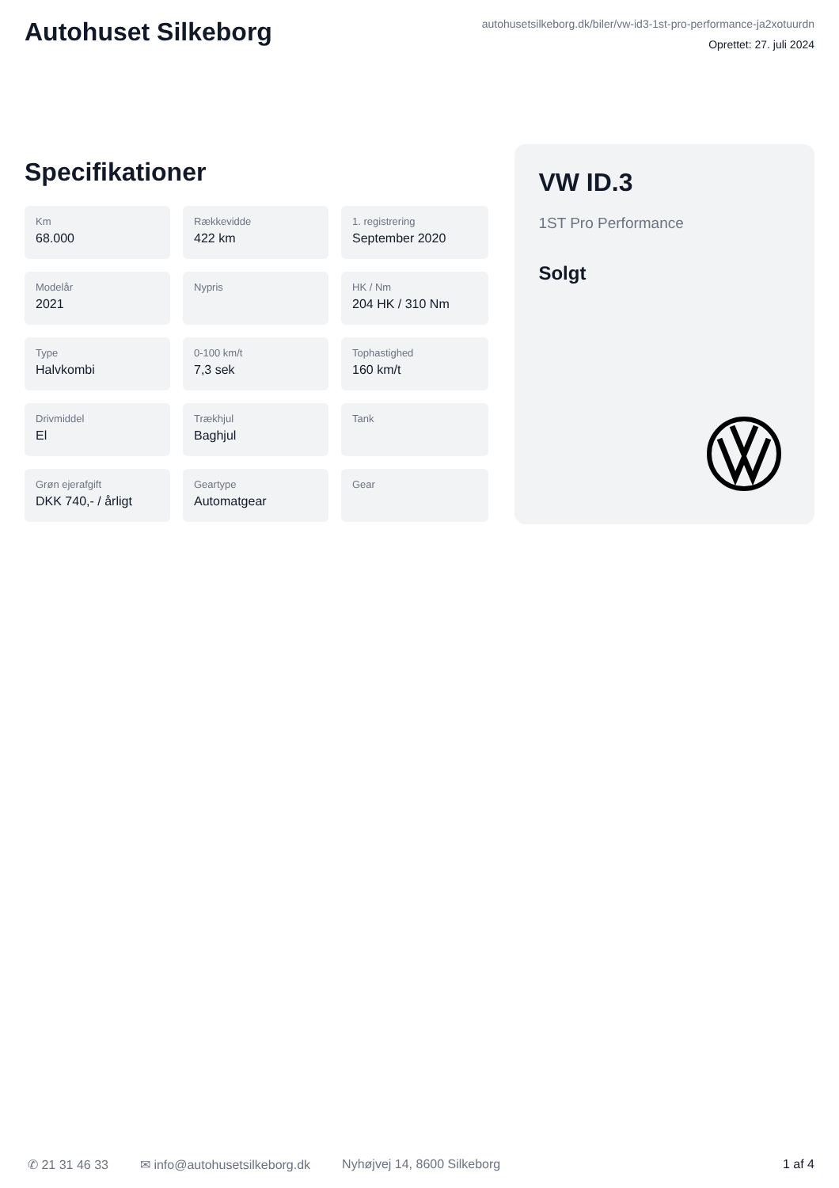Autohuset Silkeborg
autohusetsilkeborg.dk/biler/vw-id3-1st-pro-performance-ja2xotuurdn
Oprettet: 27. juli 2024
Specifikationer
Km
68.000
Rækkevidde
422 km
1. registrering
September 2020
Modelår
2021
Nypris
HK / Nm
204 HK / 310 Nm
Type
Halvkombi
0-100 km/t
7,3 sek
Tophastighed
160 km/t
Drivmiddel
El
Trækhjul
Baghjul
Tank
Grøn ejerafgift
DKK 740,- / årligt
Geartype
Automatgear
Gear
VW ID.3
1ST Pro Performance
Solgt
✆ 21 31 46 33 ✉ info@autohusetsilkeborg.dk Nyhøjvej 14, 8600 Silkeborg 1 af 4